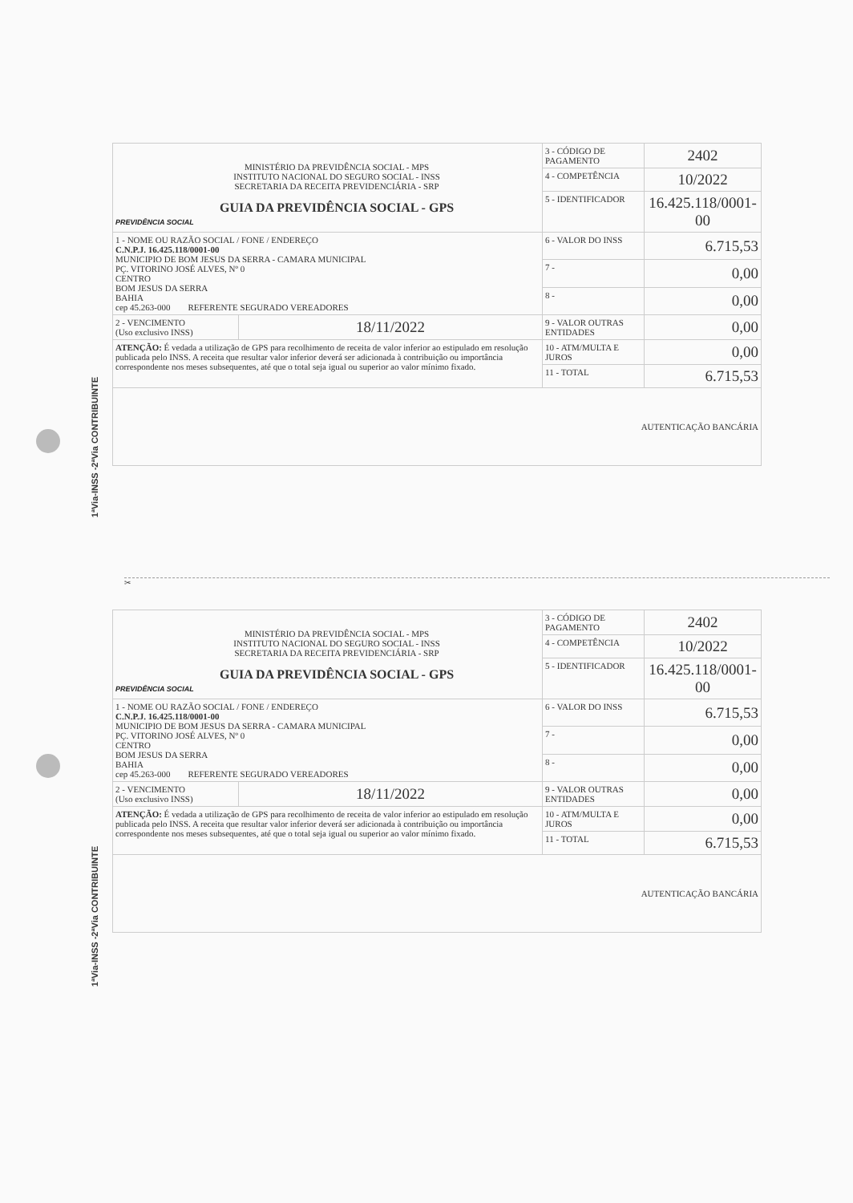1ªVia-INSS -2ªVia CONTRIBUINTE
1ªVia-INSS -2ªVia CONTRIBUINTE
| PREVIDÊNCIA SOCIAL MINISTÉRIO DA PREVIDÊNCIA SOCIAL - MPS INSTITUTO NACIONAL DO SEGURO SOCIAL - INSS SECRETARIA DA RECEITA PREVIDENCIÁRIA - SRP GUIA DA PREVIDÊNCIA SOCIAL - GPS | | 3 - CÓDIGO DE PAGAMENTO | 2402 |
| | | 4 - COMPETÊNCIA | 10/2022 |
| | | 5 - IDENTIFICADOR | 16.425.118/0001-00 |
| 1 - NOME OU RAZÃO SOCIAL / FONE / ENDEREÇO C.N.P.J. 16.425.118/0001-00 MUNICIPIO DE BOM JESUS DA SERRA - CAMARA MUNICIPAL PÇ. VITORINO JOSÉ ALVES, Nº 0 CENTRO BOM JESUS DA SERRA BAHIA cep 45.263-000 REFERENTE SEGURADO VEREADORES | | 6 - VALOR DO INSS | 6.715,53 |
| | | 7 - | 0,00 |
| | | 8 - | 0,00 |
| 2 - VENCIMENTO (Uso exclusivo INSS) | 18/11/2022 | 9 - VALOR OUTRAS ENTIDADES | 0,00 |
| ATENÇÃO: É vedada a utilização de GPS para recolhimento de receita de valor inferior ao estipulado em resolução publicada pelo INSS. A receita que resultar valor inferior deverá ser adicionada à contribuição ou importância correspondente nos meses subsequentes, até que o total seja igual ou superior ao valor mínimo fixado. | | 10 - ATM/MULTA E JUROS | 0,00 |
| | | 11 - TOTAL | 6.715,53 |
| AUTENTICAÇÃO BANCÁRIA | | | |
✂
| PREVIDÊNCIA SOCIAL MINISTÉRIO DA PREVIDÊNCIA SOCIAL - MPS INSTITUTO NACIONAL DO SEGURO SOCIAL - INSS SECRETARIA DA RECEITA PREVIDENCIÁRIA - SRP GUIA DA PREVIDÊNCIA SOCIAL - GPS | | 3 - CÓDIGO DE PAGAMENTO | 2402 |
| | | 4 - COMPETÊNCIA | 10/2022 |
| | | 5 - IDENTIFICADOR | 16.425.118/0001-00 |
| 1 - NOME OU RAZÃO SOCIAL / FONE / ENDEREÇO C.N.P.J. 16.425.118/0001-00 MUNICIPIO DE BOM JESUS DA SERRA - CAMARA MUNICIPAL PÇ. VITORINO JOSÉ ALVES, Nº 0 CENTRO BOM JESUS DA SERRA BAHIA cep 45.263-000 REFERENTE SEGURADO VEREADORES | | 6 - VALOR DO INSS | 6.715,53 |
| | | 7 - | 0,00 |
| | | 8 - | 0,00 |
| 2 - VENCIMENTO (Uso exclusivo INSS) | 18/11/2022 | 9 - VALOR OUTRAS ENTIDADES | 0,00 |
| ATENÇÃO: É vedada a utilização de GPS para recolhimento de receita de valor inferior ao estipulado em resolução publicada pelo INSS. A receita que resultar valor inferior deverá ser adicionada à contribuição ou importância correspondente nos meses subsequentes, até que o total seja igual ou superior ao valor mínimo fixado. | | 10 - ATM/MULTA E JUROS | 0,00 |
| | | 11 - TOTAL | 6.715,53 |
| AUTENTICAÇÃO BANCÁRIA | | | |